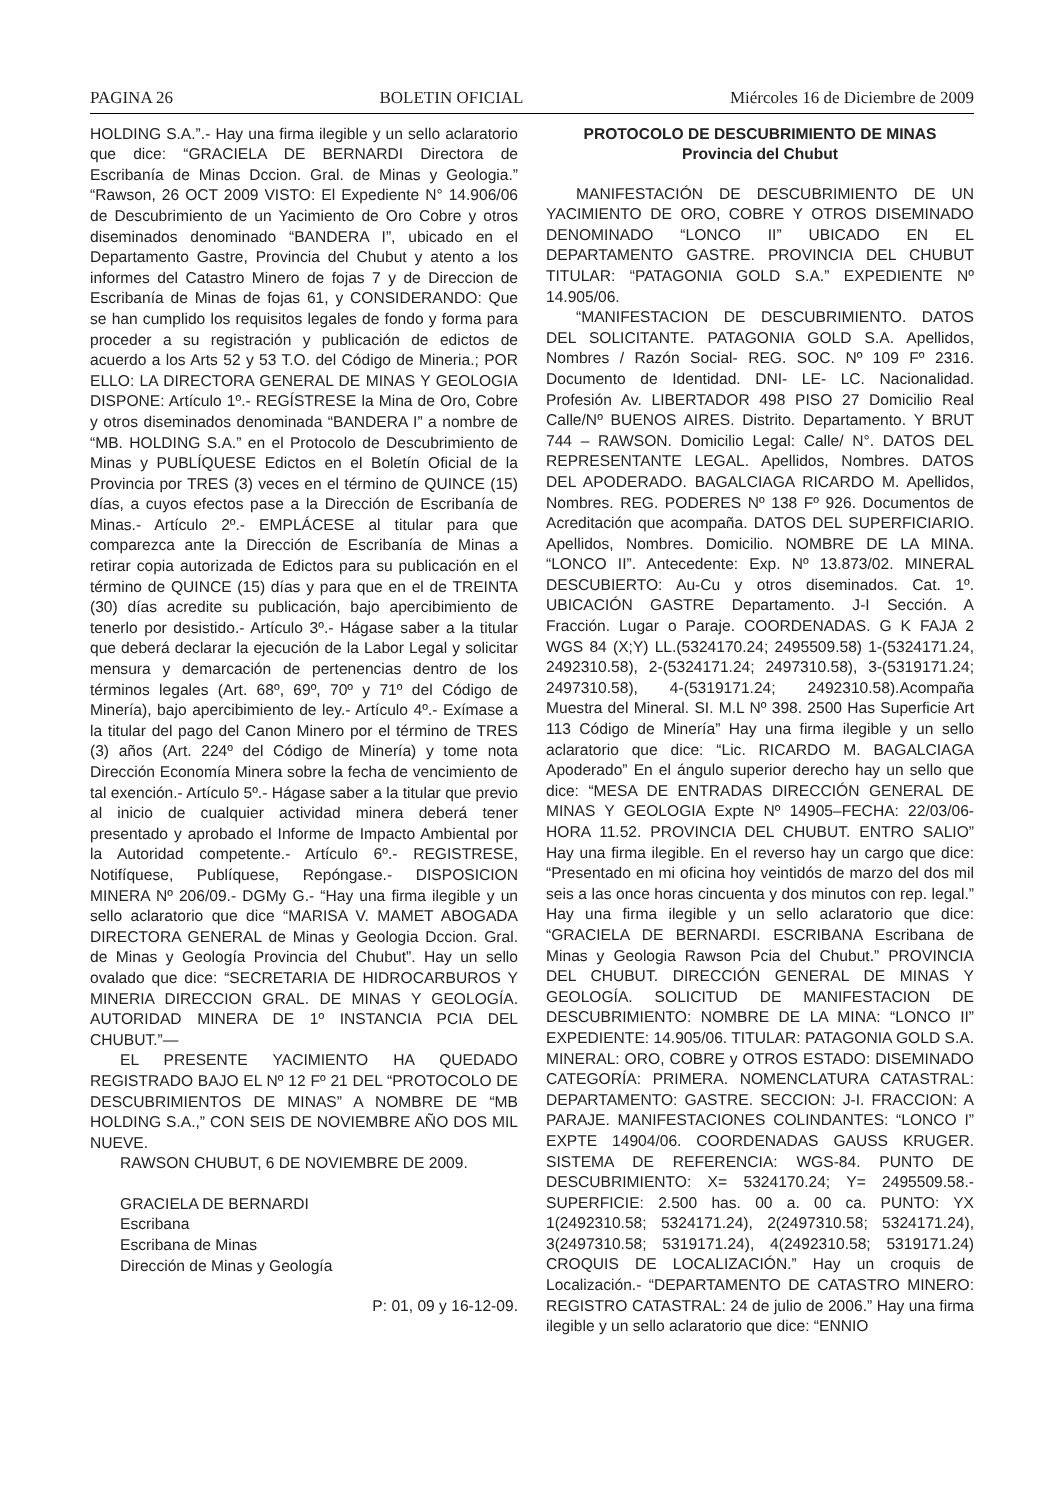PAGINA 26 BOLETIN OFICIAL Miércoles 16 de Diciembre de 2009
HOLDING S.A.”.- Hay una firma ilegible y un sello aclaratorio que dice: “GRACIELA DE BERNARDI Directora de Escribanía de Minas Dccion. Gral. de Minas y Geologia.” “Rawson, 26 OCT 2009 VISTO: El Expediente N° 14.906/06 de Descubrimiento de un Yacimiento de Oro Cobre y otros diseminados denominado “BANDERA I”, ubicado en el Departamento Gastre, Provincia del Chubut y atento a los informes del Catastro Minero de fojas 7 y de Direccion de Escribanía de Minas de fojas 61, y CONSIDERANDO: Que se han cumplido los requisitos legales de fondo y forma para proceder a su registración y publicación de edictos de acuerdo a los Arts 52 y 53 T.O. del Código de Mineria.; POR ELLO: LA DIRECTORA GENERAL DE MINAS Y GEOLOGIA DISPONE: Artículo 1º.- REGÍSTRESE la Mina de Oro, Cobre y otros diseminados denominada “BANDERA I” a nombre de “MB. HOLDING S.A.” en el Protocolo de Descubrimiento de Minas y PUBLÍQUESE Edictos en el Boletín Oficial de la Provincia por TRES (3) veces en el término de QUINCE (15) días, a cuyos efectos pase a la Dirección de Escribanía de Minas.- Artículo 2º.- EMPLÁCESE al titular para que comparezca ante la Dirección de Escribanía de Minas a retirar copia autorizada de Edictos para su publicación en el término de QUINCE (15) días y para que en el de TREINTA (30) días acredite su publicación, bajo apercibimiento de tenerlo por desistido.- Artículo 3º.- Hágase saber a la titular que deberá declarar la ejecución de la Labor Legal y solicitar mensura y demarcación de pertenencias dentro de los términos legales (Art. 68º, 69º, 70º y 71º del Código de Minería), bajo apercibimiento de ley.- Artículo 4º.- Exímase a la titular del pago del Canon Minero por el término de TRES (3) años (Art. 224º del Código de Minería) y tome nota Dirección Economía Minera sobre la fecha de vencimiento de tal exención.- Artículo 5º.- Hágase saber a la titular que previo al inicio de cualquier actividad minera deberá tener presentado y aprobado el Informe de Impacto Ambiental por la Autoridad competente.- Artículo 6º.- REGISTRESE, Notifíquese, Publíquese, Repóngase.- DISPOSICION MINERA Nº 206/09.- DGMy G.- “Hay una firma ilegible y un sello aclaratorio que dice “MARISA V. MAMET ABOGADA DIRECTORA GENERAL de Minas y Geologia Dccion. Gral. de Minas y Geología Provincia del Chubut”. Hay un sello ovalado que dice: “SECRETARIA DE HIDROCARBUROS Y MINERIA DIRECCION GRAL. DE MINAS Y GEOLOGÍA. AUTORIDAD MINERA DE 1º INSTANCIA PCIA DEL CHUBUT.”—
EL PRESENTE YACIMIENTO HA QUEDADO REGISTRADO BAJO EL Nº 12 Fº 21 DEL “PROTOCOLO DE DESCUBRIMIENTOS DE MINAS” A NOMBRE DE “MB HOLDING S.A.,” CON SEIS DE NOVIEMBRE AÑO DOS MIL NUEVE.
RAWSON CHUBUT, 6 DE NOVIEMBRE DE 2009.
GRACIELA DE BERNARDI
Escribana
Escribana de Minas
Dirección de Minas y Geología
P: 01, 09 y 16-12-09.
PROTOCOLO DE DESCUBRIMIENTO DE MINAS
Provincia del Chubut
MANIFESTACIÓN DE DESCUBRIMIENTO DE UN YACIMIENTO DE ORO, COBRE Y OTROS DISEMINADO DENOMINADO “LONCO II” UBICADO EN EL DEPARTAMENTO GASTRE. PROVINCIA DEL CHUBUT TITULAR: “PATAGONIA GOLD S.A.” EXPEDIENTE Nº 14.905/06.
“MANIFESTACION DE DESCUBRIMIENTO. DATOS DEL SOLICITANTE. PATAGONIA GOLD S.A. Apellidos, Nombres / Razón Social- REG. SOC. Nº 109 Fº 2316. Documento de Identidad. DNI- LE- LC. Nacionalidad. Profesión Av. LIBERTADOR 498 PISO 27 Domicilio Real Calle/Nº BUENOS AIRES. Distrito. Departamento. Y BRUT 744 – RAWSON. Domicilio Legal: Calle/ N°. DATOS DEL REPRESENTANTE LEGAL. Apellidos, Nombres. DATOS DEL APODERADO. BAGALCIAGA RICARDO M. Apellidos, Nombres. REG. PODERES Nº 138 Fº 926. Documentos de Acreditación que acompaña. DATOS DEL SUPERFICIARIO. Apellidos, Nombres. Domicilio. NOMBRE DE LA MINA. “LONCO II”. Antecedente: Exp. Nº 13.873/02. MINERAL DESCUBIERTO: Au-Cu y otros diseminados. Cat. 1º. UBICACIÓN GASTRE Departamento. J-I Sección. A Fracción. Lugar o Paraje. COORDENADAS. G K FAJA 2 WGS 84 (X;Y) LL.(5324170.24; 2495509.58) 1-(5324171.24, 2492310.58), 2-(5324171.24; 2497310.58), 3-(5319171.24; 2497310.58), 4-(5319171.24; 2492310.58).Acompaña Muestra del Mineral. SI. M.L Nº 398. 2500 Has Superficie Art 113 Código de Minería” Hay una firma ilegible y un sello aclaratorio que dice: “Lic. RICARDO M. BAGALCIAGA Apoderado” En el ángulo superior derecho hay un sello que dice: “MESA DE ENTRADAS DIRECCIÓN GENERAL DE MINAS Y GEOLOGIA Expte Nº 14905–FECHA: 22/03/06- HORA 11.52. PROVINCIA DEL CHUBUT. ENTRO SALIO” Hay una firma ilegible. En el reverso hay un cargo que dice: “Presentado en mi oficina hoy veintidós de marzo del dos mil seis a las once horas cincuenta y dos minutos con rep. legal.” Hay una firma ilegible y un sello aclaratorio que dice: “GRACIELA DE BERNARDI. ESCRIBANA Escribana de Minas y Geologia Rawson Pcia del Chubut.” PROVINCIA DEL CHUBUT. DIRECCIÓN GENERAL DE MINAS Y GEOLOGÍA. SOLICITUD DE MANIFESTACION DE DESCUBRIMIENTO: NOMBRE DE LA MINA: “LONCO II” EXPEDIENTE: 14.905/06. TITULAR: PATAGONIA GOLD S.A. MINERAL: ORO, COBRE y OTROS ESTADO: DISEMINADO CATEGORÍA: PRIMERA. NOMENCLATURA CATASTRAL: DEPARTAMENTO: GASTRE. SECCION: J-I. FRACCION: A PARAJE. MANIFESTACIONES COLINDANTES: “LONCO I” EXPTE 14904/06. COORDENADAS GAUSS KRUGER. SISTEMA DE REFERENCIA: WGS-84. PUNTO DE DESCUBRIMIENTO: X= 5324170.24; Y= 2495509.58.-SUPERFICIE: 2.500 has. 00 a. 00 ca. PUNTO: YX 1(2492310.58; 5324171.24), 2(2497310.58; 5324171.24), 3(2497310.58; 5319171.24), 4(2492310.58; 5319171.24) CROQUIS DE LOCALIZACIÓN.” Hay un croquis de Localización.- “DEPARTAMENTO DE CATASTRO MINERO: REGISTRO CATASTRAL: 24 de julio de 2006.” Hay una firma ilegible y un sello aclaratorio que dice: “ENNIO